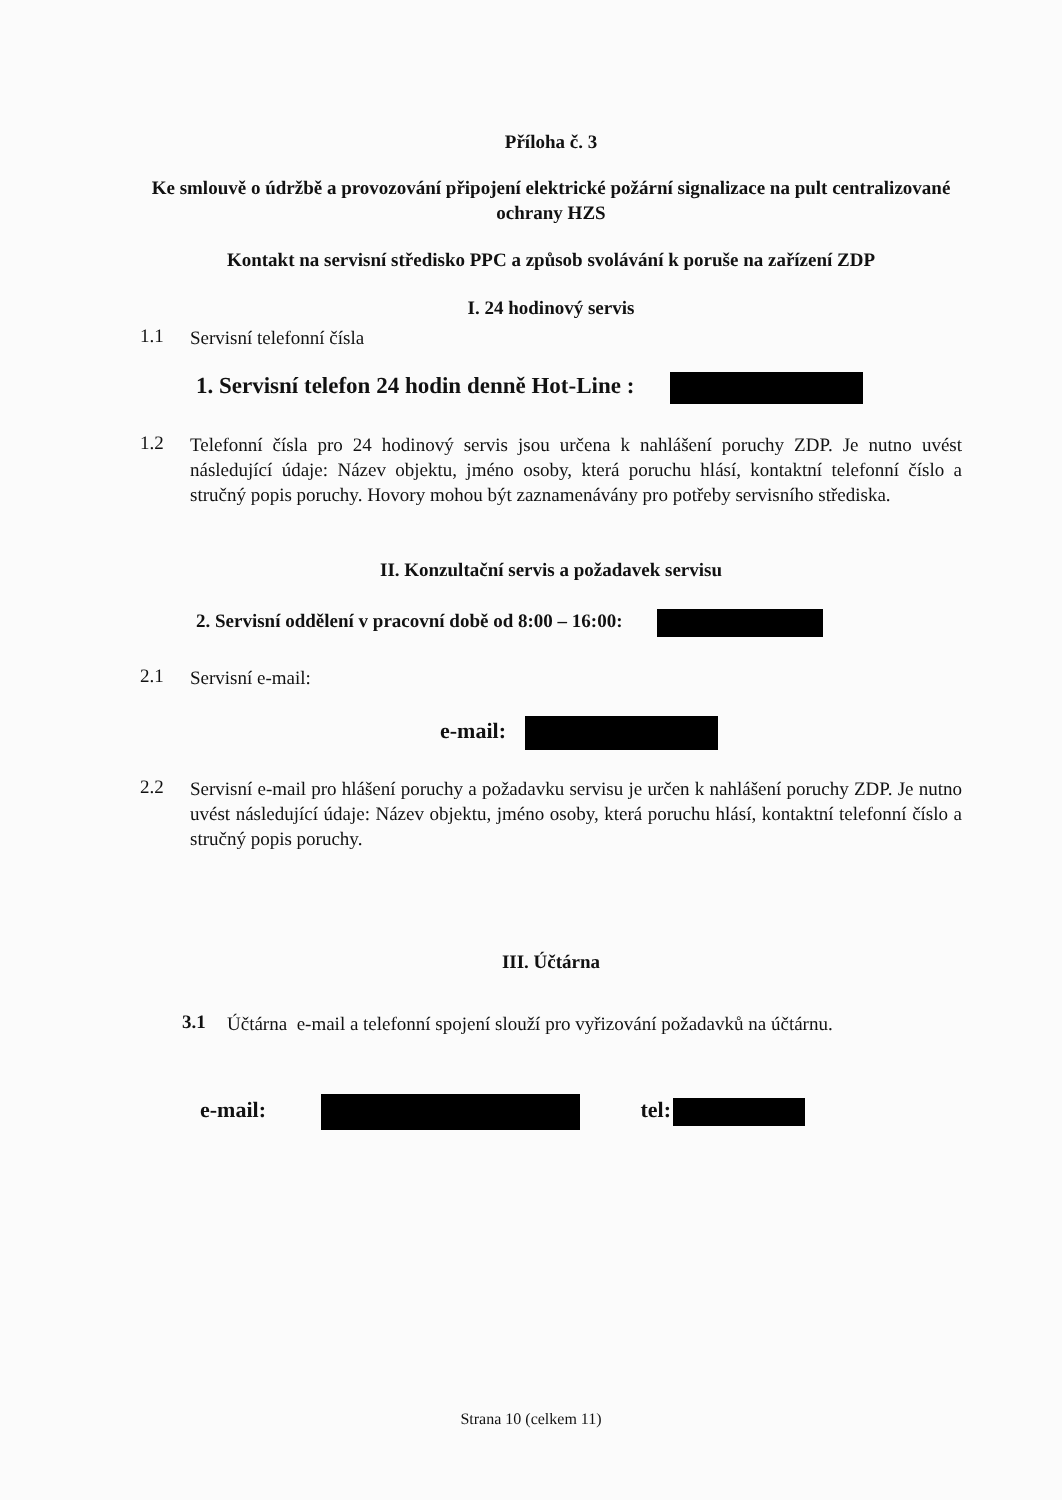Příloha č. 3
Ke smlouvě o údržbě a provozování připojení elektrické požární signalizace na pult centralizované ochrany HZS
Kontakt na servisní středisko PPC a způsob svolávání k poruše na zařízení ZDP
I. 24 hodinový servis
1.1 Servisní telefonní čísla
1. Servisní telefon 24 hodin denně Hot-Line :
1.2 Telefonní čísla pro 24 hodinový servis jsou určena k nahlášení poruchy ZDP. Je nutno uvést následující údaje: Název objektu, jméno osoby, která poruchu hlásí, kontaktní telefonní číslo a stručný popis poruchy. Hovory mohou být zaznamenávány pro potřeby servisního střediska.
II. Konzultační servis a požadavek servisu
2. Servisní oddělení v pracovní době od 8:00 – 16:00:
2.1 Servisní e-mail:
e-mail:
2.2 Servisní e-mail pro hlášení poruchy a požadavku servisu je určen k nahlášení poruchy ZDP. Je nutno uvést následující údaje: Název objektu, jméno osoby, která poruchu hlásí, kontaktní telefonní číslo a stručný popis poruchy.
III. Účtárna
3.1 Účtárna e-mail a telefonní spojení slouží pro vyřizování požadavků na účtárnu.
e-mail: tel:
Strana 10 (celkem 11)